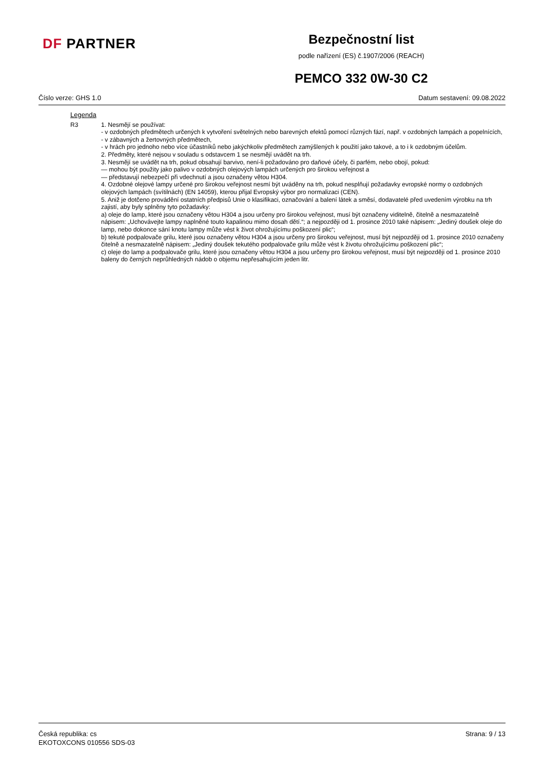DF PARTNER
Bezpečnostní list
podle nařízení (ES) č.1907/2006 (REACH)
PEMCO 332 0W-30 C2
Číslo verze: GHS 1.0 Datum sestavení: 09.08.2022
Legenda
R3 1. Nesmějí se používat:
- v ozdobných předmětech určených k vytvoření světelných nebo barevných efektů pomocí různých fází, např. v ozdobných lampách a popelnících,
- v zábavných a žertovných předmětech,
- v hrách pro jednoho nebo více účastníků nebo jakýchkoliv předmětech zamýšlených k použití jako takové, a to i k ozdobným účelům.
2. Předměty, které nejsou v souladu s odstavcem 1 se nesmějí uvádět na trh.
3. Nesmějí se uvádět na trh, pokud obsahují barvivo, není-li požadováno pro daňové účely, či parfém, nebo obojí, pokud:
— mohou být použity jako palivo v ozdobných olejových lampách určených pro širokou veřejnost a
— představují nebezpečí při vdechnutí a jsou označeny větou H304.
4. Ozdobné olejové lampy určené pro širokou veřejnost nesmí být uváděny na trh, pokud nesplňují požadavky evropské normy o ozdobných olejových lampách (svítilnách) (EN 14059), kterou přijal Evropský výbor pro normalizaci (CEN).
5. Aniž je dotčeno provádění ostatních předpisů Unie o klasifikaci, označování a balení látek a směsí, dodavatelé před uvedením výrobku na trh zajistí, aby byly splněny tyto požadavky:
a) oleje do lamp, které jsou označeny větou H304 a jsou určeny pro širokou veřejnost, musí být označeny viditelně, čitelně a nesmazatelně nápisem: „Uchovávejte lampy naplněné touto kapalinou mimo dosah dětí.“; a nejpozději od 1. prosince 2010 také nápisem: „Jediný doušek oleje do lamp, nebo dokonce sání knotu lampy může vést k život ohrožujícímu poškození plic“;
b) tekuté podpalovače grilu, které jsou označeny větou H304 a jsou určeny pro širokou veřejnost, musí být nejpozději od 1. prosince 2010 označeny čitelně a nesmazatelně nápisem: „Jediný doušek tekutého podpalovače grilu může vést k životu ohrožujícímu poškození plic“;
c) oleje do lamp a podpalovače grilu, které jsou označeny větou H304 a jsou určeny pro širokou veřejnost, musí být nejpozději od 1. prosince 2010 baleny do černých neprůhledných nádob o objemu nepřesahujícím jeden litr.
Česká republika: cs
EKOTOXCONS 010556 SDS-03
Strana: 9 / 13